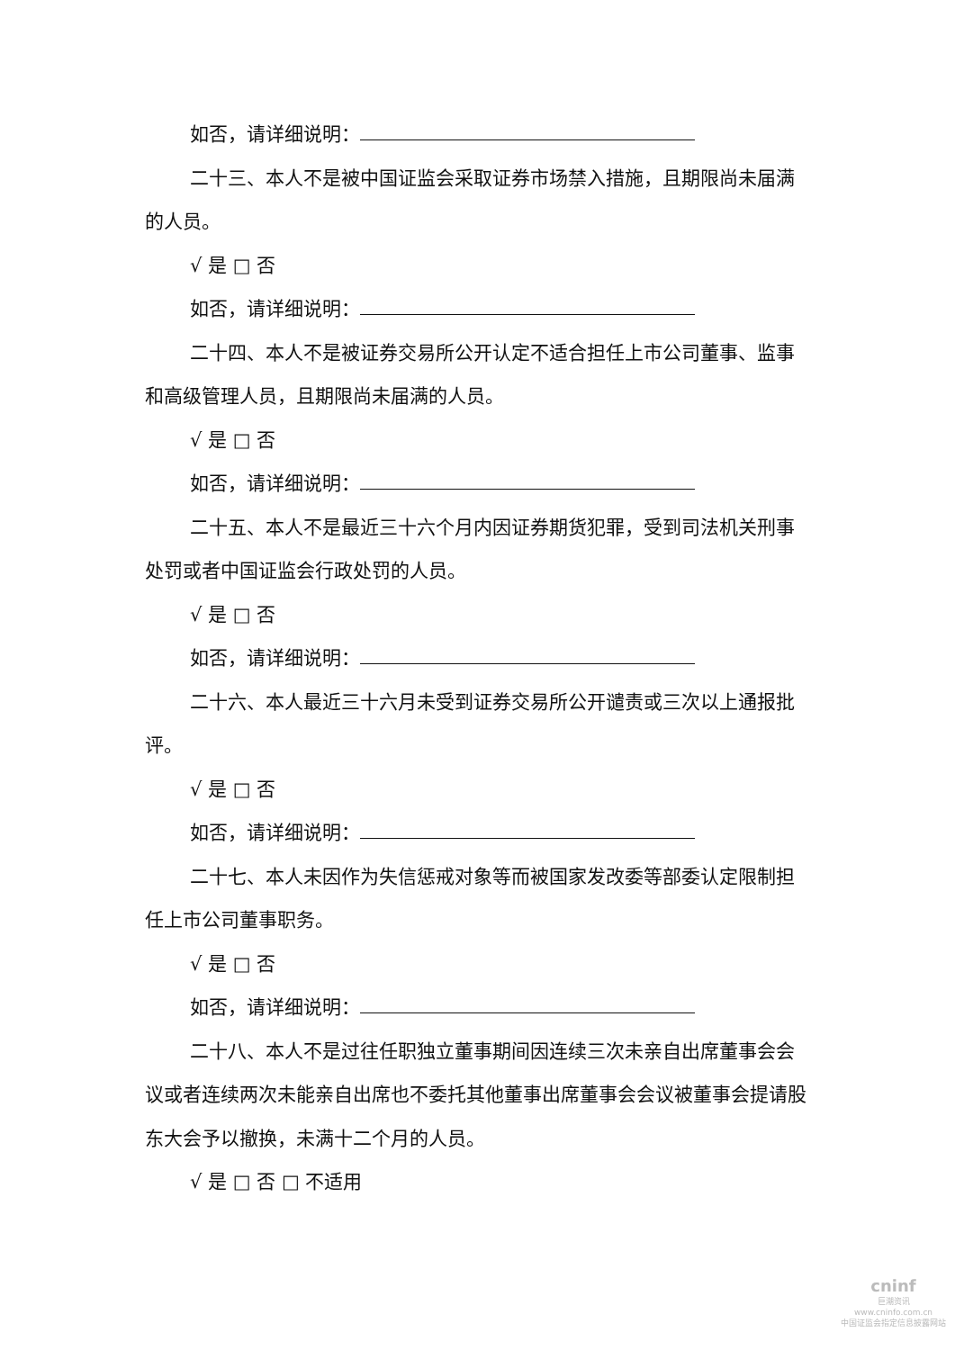如否，请详细说明：
二十三、本人不是被中国证监会采取证券市场禁入措施，且期限尚未届满的人员。
√ 是 □ 否
如否，请详细说明：
二十四、本人不是被证券交易所公开认定不适合担任上市公司董事、监事和高级管理人员，且期限尚未届满的人员。
√ 是 □ 否
如否，请详细说明：
二十五、本人不是最近三十六个月内因证券期货犯罪，受到司法机关刑事处罚或者中国证监会行政处罚的人员。
√ 是 □ 否
如否，请详细说明：
二十六、本人最近三十六月未受到证券交易所公开谴责或三次以上通报批评。
√ 是 □ 否
如否，请详细说明：
二十七、本人未因作为失信惩戒对象等而被国家发改委等部委认定限制担任上市公司董事职务。
√ 是 □ 否
如否，请详细说明：
二十八、本人不是过往任职独立董事期间因连续三次未亲自出席董事会会议或者连续两次未能亲自出席也不委托其他董事出席董事会会议被董事会提请股东大会予以撤换，未满十二个月的人员。
√ 是 □ 否 □ 不适用
cninf
巨潮资讯
www.cninfo.com.cn
中国证监会指定信息披露网站